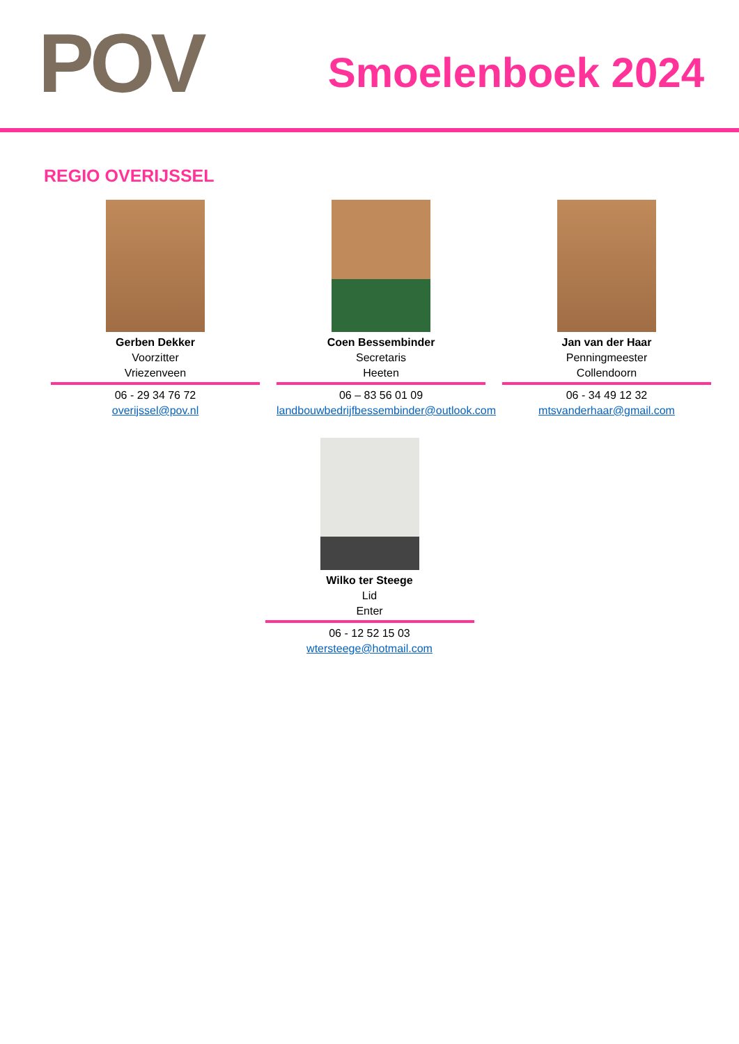POV Smoelenboek 2024
REGIO OVERIJSSEL
Gerben Dekker
Voorzitter
Vriezenveen
06 - 29 34 76 72
overijssel@pov.nl
Coen Bessembinder
Secretaris
Heeten
06 – 83 56 01 09
landbouwbedrijfbessembinder@outlook.com
Jan van der Haar
Penningmeester
Collendoorn
06 - 34 49 12 32
mtsvanderhaar@gmail.com
Wilko ter Steege
Lid
Enter
06 - 12 52 15 03
wtersteege@hotmail.com